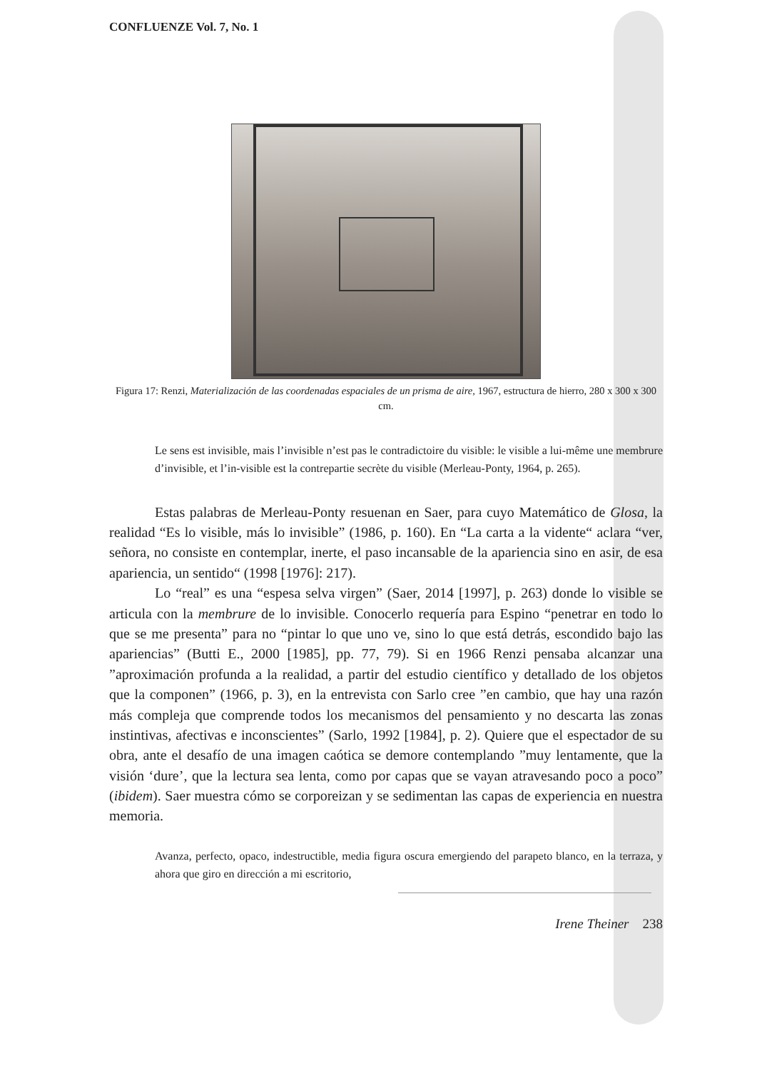CONFLUENZE Vol. 7, No. 1
Figura 17: Renzi, Materialización de las coordenadas espaciales de un prisma de aire, 1967, estructura de hierro, 280 x 300 x 300 cm.
Le sens est invisible, mais l’invisible n’est pas le contradictoire du visible: le visible a lui-même une membrure d’invisible, et l’in-visible est la contrepartie secrète du visible (Merleau-Ponty, 1964, p. 265).
Estas palabras de Merleau-Ponty resuenan en Saer, para cuyo Matemático de Glosa, la realidad “Es lo visible, más lo invisible” (1986, p. 160). En “La carta a la vidente“ aclara “ver, señora, no consiste en contemplar, inerte, el paso incansable de la apariencia sino en asir, de esa apariencia, un sentido“ (1998 [1976]: 217).
Lo “real” es una “espesa selva virgen” (Saer, 2014 [1997], p. 263) donde lo visible se articula con la membrure de lo invisible. Conocerlo requería para Espino “penetrar en todo lo que se me presenta” para no “pintar lo que uno ve, sino lo que está detrás, escondido bajo las apariencias” (Butti E., 2000 [1985], pp. 77, 79). Si en 1966 Renzi pensaba alcanzar una ”aproximación profunda a la realidad, a partir del estudio científico y detallado de los objetos que la componen” (1966, p. 3), en la entrevista con Sarlo cree ”en cambio, que hay una razón más compleja que comprende todos los mecanismos del pensamiento y no descarta las zonas instintivas, afectivas e inconscientes” (Sarlo, 1992 [1984], p. 2). Quiere que el espectador de su obra, ante el desafío de una imagen caótica se demore contemplando ”muy lentamente, que la visión ‘dure’, que la lectura sea lenta, como por capas que se vayan atravesando poco a poco” (ibidem). Saer muestra cómo se corporeizan y se sedimentan las capas de experiencia en nuestra memoria.
Avanza, perfecto, opaco, indestructible, media figura oscura emergiendo del parapeto blanco, en la terraza, y ahora que giro en dirección a mi escritorio,
Irene Theiner 238